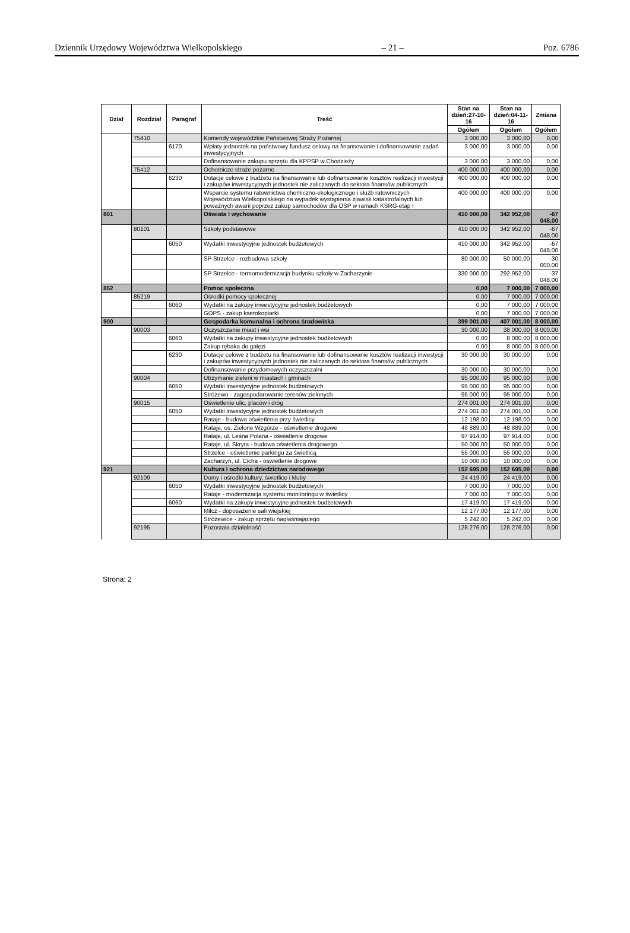Dziennik Urzędowy Województwa Wielkopolskiego – 21 – Poz. 6786
| Dział | Rozdział | Paragraf | Treść | Stan na dzień:27-10-16 | Stan na dzień:04-11-16 | Zmiana |
| --- | --- | --- | --- | --- | --- | --- |
| | | | | Ogółem | Ogółem | Ogółem |
| | 75410 | | Komendy wojewódzkie Państwowej Straży Pożarnej | 3 000,00 | 3 000,00 | 0,00 |
| | | 6170 | Wpłaty jednostek na państwowy fundusz celowy na finansowanie i dofinansowanie zadań inwestycyjnych | 3 000,00 | 3 000,00 | 0,00 |
| | | | Dofinansowanie zakupu sprzętu dla KPPSP w Chodzieży | 3 000,00 | 3 000,00 | 0,00 |
| | 75412 | | Ochotnicze straże pożarne | 400 000,00 | 400 000,00 | 0,00 |
| | | 6230 | Dotacje celowe z budżetu na finansowanie lub dofinansowanie kosztów realizacji inwestycji i zakupów inwestycyjnych jednostek nie zaliczanych do sektora finansów publicznych | 400 000,00 | 400 000,00 | 0,00 |
| | | | Wsparcie systemu ratownictwa chemiczno-ekologicznego i służb ratowniczych Województwa Wielkopolskiego na wypadek wystąpienia zjawisk katastrofalnych lub poważnych awarii poprzez zakup samochodów dla OSP w ramach KSRG-etap I | 400 000,00 | 400 000,00 | 0,00 |
| 801 | | | Oświata i wychowanie | 410 000,00 | 342 952,00 | -67 048,00 |
| | 80101 | | Szkoły podstawowe | 410 000,00 | 342 952,00 | -67 048,00 |
| | | 6050 | Wydatki inwestycyjne jednostek budżetowych | 410 000,00 | 342 952,00 | -67 048,00 |
| | | | SP Strzelce - rozbudowa szkoły | 80 000,00 | 50 000,00 | -30 000,00 |
| | | | SP Strzelce - termomodernizacja budynku szkoły w Zacharzynie | 330 000,00 | 292 952,00 | -37 048,00 |
| 852 | | | Pomoc społeczna | 0,00 | 7 000,00 | 7 000,00 |
| | 85219 | | Ośrodki pomocy społecznej | 0,00 | 7 000,00 | 7 000,00 |
| | | 6060 | Wydatki na zakupy inwestycyjne jednostek budżetowych | 0,00 | 7 000,00 | 7 000,00 |
| | | | GOPS - zakup kserokopiarki | 0,00 | 7 000,00 | 7 000,00 |
| 900 | | | Gospodarka komunalna i ochrona środowiska | 399 001,00 | 407 001,00 | 8 000,00 |
| | 90003 | | Oczyszczanie miast i wsi | 30 000,00 | 38 000,00 | 8 000,00 |
| | | 6060 | Wydatki na zakupy inwestycyjne jednostek budżetowych | 0,00 | 8 000,00 | 8 000,00 |
| | | | Zakup rębaka do gałęzi | 0,00 | 8 000,00 | 8 000,00 |
| | | 6230 | Dotacje celowe z budżetu na finansowanie lub dofinansowanie kosztów realizacji inwestycji i zakupów inwestycyjnych jednostek nie zaliczanych do sektora finansów publicznych | 30 000,00 | 30 000,00 | 0,00 |
| | | | Dofinansowanie przydomowych oczyszczalni | 30 000,00 | 30 000,00 | 0,00 |
| | 90004 | | Utrzymanie zieleni w miastach i gminach | 95 000,00 | 95 000,00 | 0,00 |
| | | 6050 | Wydatki inwestycyjne jednostek budżetowych | 95 000,00 | 95 000,00 | 0,00 |
| | | | Stróżewo - zagospodarowanie terenów zielonych | 95 000,00 | 95 000,00 | 0,00 |
| | 90015 | | Oświetlenie ulic, placów i dróg | 274 001,00 | 274 001,00 | 0,00 |
| | | 6050 | Wydatki inwestycyjne jednostek budżetowych | 274 001,00 | 274 001,00 | 0,00 |
| | | | Rataje - budowa oświetlenia przy świetlicy | 12 198,00 | 12 198,00 | 0,00 |
| | | | Rataje, os. Zielone Wzgórze - oświetlenie drogowe | 48 889,00 | 48 889,00 | 0,00 |
| | | | Rataje, ul. Leśna Polana - oświatlenie drogowe | 97 914,00 | 97 914,00 | 0,00 |
| | | | Rataje, ul. Skryta - budowa oświetlenia drogowego | 50 000,00 | 50 000,00 | 0,00 |
| | | | Strzelce - oświetlenie parkingu za świetlicą | 55 000,00 | 55 000,00 | 0,00 |
| | | | Zacharzyn, ul. Cicha - oświetlenie drogowe | 10 000,00 | 10 000,00 | 0,00 |
| 921 | | | Kultura i ochrona dziedzictwa narodowego | 152 695,00 | 152 695,00 | 0,00 |
| | 92109 | | Domy i ośrodki kultury, świetlice i kluby | 24 419,00 | 24 419,00 | 0,00 |
| | | 6050 | Wydatki inwestycyjne jednostek budżetowych | 7 000,00 | 7 000,00 | 0,00 |
| | | | Rataje - modernizacja systemu monitoringu w świetlicy | 7 000,00 | 7 000,00 | 0,00 |
| | | 6060 | Wydatki na zakupy inwestycyjne jednostek budżetowych | 17 419,00 | 17 419,00 | 0,00 |
| | | | Milcz - doposażenie sali wiejskiej | 12 177,00 | 12 177,00 | 0,00 |
| | | | Stróżewice - zakup sprzętu nagłaśniającego | 5 242,00 | 5 242,00 | 0,00 |
| | 92195 | | Pozostała działalność | 128 276,00 | 128 276,00 | 0,00 |
Strona: 2